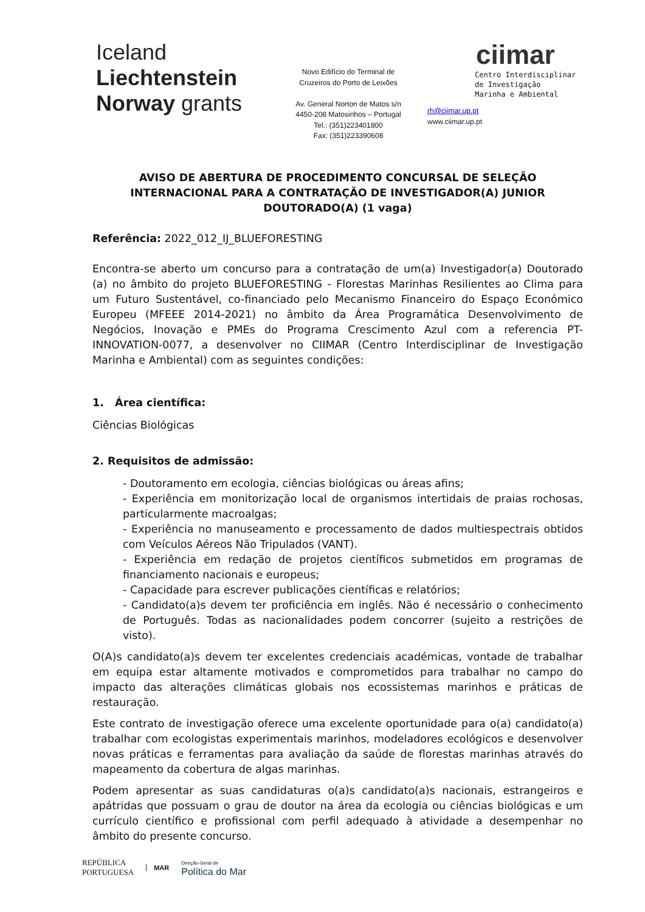Iceland
Liechtenstein
Norway grants
Novo Edifício do Terminal de
Cruzeiros do Porto de Leixões
Av. General Norton de Matos s/n
4450-208 Matosinhos – Portugal
Tel.: (351)223401800
Fax: (351)223390608
ciimar
Centro Interdisciplinar
de Investigação
Marinha e Ambiental
rh@ciimar.up.pt
www.ciimar.up.pt
AVISO DE ABERTURA DE PROCEDIMENTO CONCURSAL DE SELEÇÃO INTERNACIONAL PARA A CONTRATAÇÃO DE INVESTIGADOR(A) JUNIOR DOUTORADO(A) (1 vaga)
Referência: 2022_012_IJ_BLUEFORESTING
Encontra-se aberto um concurso para a contratação de um(a) Investigador(a) Doutorado (a) no âmbito do projeto BLUEFORESTING - Florestas Marinhas Resilientes ao Clima para um Futuro Sustentável, co-financiado pelo Mecanismo Financeiro do Espaço Económico Europeu (MFEEE 2014-2021) no âmbito da Área Programática Desenvolvimento de Negócios, Inovação e PMEs do Programa Crescimento Azul com a referencia PT-INNOVATION-0077, a desenvolver no CIIMAR (Centro Interdisciplinar de Investigação Marinha e Ambiental) com as seguintes condições:
1. Área científica:
Ciências Biológicas
2. Requisitos de admissão:
- Doutoramento em ecologia, ciências biológicas ou áreas afins;
- Experiência em monitorização local de organismos intertidais de praias rochosas, particularmente macroalgas;
- Experiência no manuseamento e processamento de dados multiespectrais obtidos com Veículos Aéreos Não Tripulados (VANT).
- Experiência em redação de projetos científicos submetidos em programas de financiamento nacionais e europeus;
- Capacidade para escrever publicações científicas e relatórios;
- Candidato(a)s devem ter proficiência em inglês. Não é necessário o conhecimento de Português. Todas as nacionalidades podem concorrer (sujeito a restrições de visto).
O(A)s candidato(a)s devem ter excelentes credenciais académicas, vontade de trabalhar em equipa estar altamente motivados e comprometidos para trabalhar no campo do impacto das alterações climáticas globais nos ecossistemas marinhos e práticas de restauração.
Este contrato de investigação oferece uma excelente oportunidade para o(a) candidato(a) trabalhar com ecologistas experimentais marinhos, modeladores ecológicos e desenvolver novas práticas e ferramentas para avaliação da saúde de florestas marinhas através do mapeamento da cobertura de algas marinhas.
Podem apresentar as suas candidaturas o(a)s candidato(a)s nacionais, estrangeiros e apátridas que possuam o grau de doutor na área da ecologia ou ciências biológicas e um currículo científico e profissional com perfil adequado à atividade a desempenhar no âmbito do presente concurso.
REPÚBLICA
PORTUGUESA
MAR
Direção-Geral de
Política do Mar